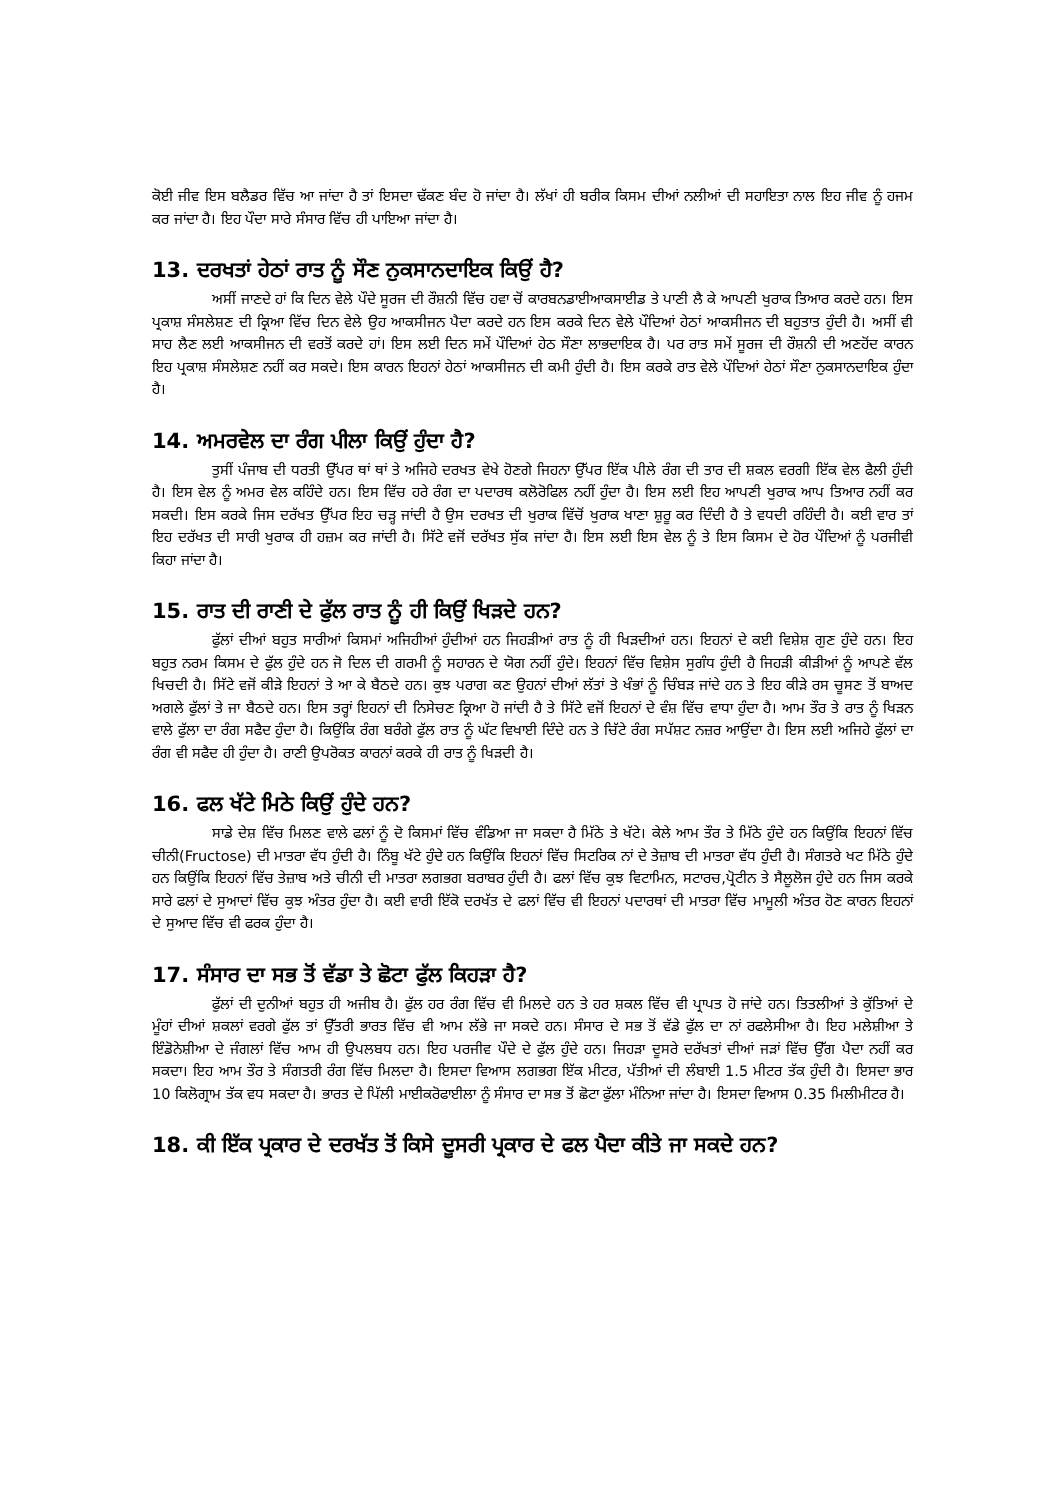ਕੋਈ ਜੀਵ ਇਸ ਬਲੈਡਰ ਵਿੱਚ ਆ ਜਾਂਦਾ ਹੈ ਤਾਂ ਇਸਦਾ ਢੱਕਣ ਬੰਦ ਹੋ ਜਾਂਦਾ ਹੈ। ਲੱਖਾਂ ਹੀ ਬਰੀਕ ਕਿਸਮ ਦੀਆਂ ਨਲੀਆਂ ਦੀ ਸਹਾਇਤਾ ਨਾਲ ਇਹ ਜੀਵ ਨੂੰ ਹਜਮ ਕਰ ਜਾਂਦਾ ਹੈ। ਇਹ ਪੌਦਾ ਸਾਰੇ ਸੰਸਾਰ ਵਿੱਚ ਹੀ ਪਾਇਆ ਜਾਂਦਾ ਹੈ।
13. ਦਰਖਤਾਂ ਹੇਠਾਂ ਰਾਤ ਨੂੰ ਸੌਣ ਨੁਕਸਾਨਦਾਇਕ ਕਿਉਂ ਹੈ?
ਅਸੀਂ ਜਾਣਦੇ ਹਾਂ ਕਿ ਦਿਨ ਵੇਲੇ ਪੌਦੇ ਸੂਰਜ ਦੀ ਰੌਸ਼ਨੀ ਵਿੱਚ ਹਵਾ ਚੋਂ ਕਾਰਬਨਡਾਈਆਕਸਾਈਡ ਤੇ ਪਾਣੀ ਲੈ ਕੇ ਆਪਣੀ ਖੁਰਾਕ ਤਿਆਰ ਕਰਦੇ ਹਨ। ਇਸ ਪ੍ਰਕਾਸ਼ ਸੰਸਲੇਸ਼ਣ ਦੀ ਕ੍ਰਿਆ ਵਿੱਚ ਦਿਨ ਵੇਲੇ ਉਹ ਆਕਸੀਜਨ ਪੈਦਾ ਕਰਦੇ ਹਨ ਇਸ ਕਰਕੇ ਦਿਨ ਵੇਲੇ ਪੌਦਿਆਂ ਹੇਠਾਂ ਆਕਸੀਜਨ ਦੀ ਬਹੁਤਾਤ ਹੁੰਦੀ ਹੈ। ਅਸੀਂ ਵੀ ਸਾਹ ਲੈਣ ਲਈ ਆਕਸੀਜਨ ਦੀ ਵਰਤੋਂ ਕਰਦੇ ਹਾਂ। ਇਸ ਲਈ ਦਿਨ ਸਮੇਂ ਪੌਦਿਆਂ ਹੇਠ ਸੌਣਾ ਲਾਭਦਾਇਕ ਹੈ। ਪਰ ਰਾਤ ਸਮੇਂ ਸੂਰਜ ਦੀ ਰੌਸ਼ਨੀ ਦੀ ਅਣਹੋਂਦ ਕਾਰਨ ਇਹ ਪ੍ਰਕਾਸ਼ ਸੰਸਲੇਸ਼ਣ ਨਹੀਂ ਕਰ ਸਕਦੇ। ਇਸ ਕਾਰਨ ਇਹਨਾਂ ਹੇਠਾਂ ਆਕਸੀਜਨ ਦੀ ਕਮੀ ਹੁੰਦੀ ਹੈ। ਇਸ ਕਰਕੇ ਰਾਤ ਵੇਲੇ ਪੌਦਿਆਂ ਹੇਠਾਂ ਸੌਣਾ ਨੁਕਸਾਨਦਾਇਕ ਹੁੰਦਾ ਹੈ।
14. ਅਮਰਵੇਲ ਦਾ ਰੰਗ ਪੀਲਾ ਕਿਉਂ ਹੁੰਦਾ ਹੈ?
ਤੁਸੀਂ ਪੰਜਾਬ ਦੀ ਧਰਤੀ ਉੱਪਰ ਥਾਂ ਥਾਂ ਤੇ ਅਜਿਹੇ ਦਰਖਤ ਵੇਖੇ ਹੋਣਗੇ ਜਿਹਨਾ ਉੱਪਰ ਇੱਕ ਪੀਲੇ ਰੰਗ ਦੀ ਤਾਰ ਦੀ ਸ਼ਕਲ ਵਰਗੀ ਇੱਕ ਵੇਲ ਫੈਲੀ ਹੁੰਦੀ ਹੈ। ਇਸ ਵੇਲ ਨੂੰ ਅਮਰ ਵੇਲ ਕਹਿੰਦੇ ਹਨ। ਇਸ ਵਿੱਚ ਹਰੇ ਰੰਗ ਦਾ ਪਦਾਰਥ ਕਲੋਰੋਫਿਲ ਨਹੀਂ ਹੁੰਦਾ ਹੈ। ਇਸ ਲਈ ਇਹ ਆਪਣੀ ਖੁਰਾਕ ਆਪ ਤਿਆਰ ਨਹੀਂ ਕਰ ਸਕਦੀ। ਇਸ ਕਰਕੇ ਜਿਸ ਦਰੱਖਤ ਉੱਪਰ ਇਹ ਚੜ੍ਹ ਜਾਂਦੀ ਹੈ ਉਸ ਦਰਖਤ ਦੀ ਖੁਰਾਕ ਵਿੱਚੋਂ ਖੁਰਾਕ ਖਾਣਾ ਸ਼ੁਰੂ ਕਰ ਦਿੰਦੀ ਹੈ ਤੇ ਵਧਦੀ ਰਹਿੰਦੀ ਹੈ। ਕਈ ਵਾਰ ਤਾਂ ਇਹ ਦਰੱਖਤ ਦੀ ਸਾਰੀ ਖੁਰਾਕ ਹੀ ਹਜ਼ਮ ਕਰ ਜਾਂਦੀ ਹੈ। ਸਿੱਟੇ ਵਜੋਂ ਦਰੱਖਤ ਸੁੱਕ ਜਾਂਦਾ ਹੈ। ਇਸ ਲਈ ਇਸ ਵੇਲ ਨੂੰ ਤੇ ਇਸ ਕਿਸਮ ਦੇ ਹੋਰ ਪੌਦਿਆਂ ਨੂੰ ਪਰਜੀਵੀ ਕਿਹਾ ਜਾਂਦਾ ਹੈ।
15. ਰਾਤ ਦੀ ਰਾਣੀ ਦੇ ਫੁੱਲ ਰਾਤ ਨੂੰ ਹੀ ਕਿਉਂ ਖਿੜਦੇ ਹਨ?
ਫੁੱਲਾਂ ਦੀਆਂ ਬਹੁਤ ਸਾਰੀਆਂ ਕਿਸਮਾਂ ਅਜਿਹੀਆਂ ਹੁੰਦੀਆਂ ਹਨ ਜਿਹੜੀਆਂ ਰਾਤ ਨੂੰ ਹੀ ਖਿੜਦੀਆਂ ਹਨ। ਇਹਨਾਂ ਦੇ ਕਈ ਵਿਸ਼ੇਸ਼ ਗੁਣ ਹੁੰਦੇ ਹਨ। ਇਹ ਬਹੁਤ ਨਰਮ ਕਿਸਮ ਦੇ ਫੁੱਲ ਹੁੰਦੇ ਹਨ ਜੋ ਦਿਲ ਦੀ ਗਰਮੀ ਨੂੰ ਸਹਾਰਨ ਦੇ ਯੋਗ ਨਹੀਂ ਹੁੰਦੇ। ਇਹਨਾਂ ਵਿੱਚ ਵਿਸ਼ੇਸ ਸੁਗੰਧ ਹੁੰਦੀ ਹੈ ਜਿਹੜੀ ਕੀੜੀਆਂ ਨੂੰ ਆਪਣੇ ਵੱਲ ਖਿਚਦੀ ਹੈ। ਸਿੱਟੇ ਵਜੋਂ ਕੀੜੇ ਇਹਨਾਂ ਤੇ ਆ ਕੇ ਬੈਠਦੇ ਹਨ। ਕੁਝ ਪਰਾਗ ਕਣ ਉਹਨਾਂ ਦੀਆਂ ਲੱਤਾਂ ਤੇ ਖੰਭਾਂ ਨੂੰ ਚਿੰਬੜ ਜਾਂਦੇ ਹਨ ਤੇ ਇਹ ਕੀੜੇ ਰਸ ਚੂਸਣ ਤੋਂ ਬਾਅਦ ਅਗਲੇ ਫੁੱਲਾਂ ਤੇ ਜਾ ਬੈਠਦੇ ਹਨ। ਇਸ ਤਰ੍ਹਾਂ ਇਹਨਾਂ ਦੀ ਨਿਸੇਚਣ ਕ੍ਰਿਆ ਹੋ ਜਾਂਦੀ ਹੈ ਤੇ ਸਿੱਟੇ ਵਜੋਂ ਇਹਨਾਂ ਦੇ ਵੰਸ਼ ਵਿੱਚ ਵਾਧਾ ਹੁੰਦਾ ਹੈ। ਆਮ ਤੌਰ ਤੇ ਰਾਤ ਨੂੰ ਖਿੜਨ ਵਾਲੇ ਫੁੱਲਾ ਦਾ ਰੰਗ ਸਫੈਦ ਹੁੰਦਾ ਹੈ। ਕਿਉਂਕਿ ਰੰਗ ਬਰੰਗੇ ਫੁੱਲ ਰਾਤ ਨੂੰ ਘੱਟ ਵਿਖਾਈ ਦਿੰਦੇ ਹਨ ਤੇ ਚਿੱਟੇ ਰੰਗ ਸਪੱਸ਼ਟ ਨਜ਼ਰ ਆਉਂਦਾ ਹੈ। ਇਸ ਲਈ ਅਜਿਹੇ ਫੁੱਲਾਂ ਦਾ ਰੰਗ ਵੀ ਸਫੈਦ ਹੀ ਹੁੰਦਾ ਹੈ। ਰਾਣੀ ਉਪਰੋਕਤ ਕਾਰਨਾਂ ਕਰਕੇ ਹੀ ਰਾਤ ਨੂੰ ਖਿੜਦੀ ਹੈ।
16. ਫਲ ਖੱਟੇ ਮਿਠੇ ਕਿਉਂ ਹੁੰਦੇ ਹਨ?
ਸਾਡੇ ਦੇਸ਼ ਵਿੱਚ ਮਿਲਣ ਵਾਲੇ ਫਲਾਂ ਨੂੰ ਦੋ ਕਿਸਮਾਂ ਵਿੱਚ ਵੰਡਿਆ ਜਾ ਸਕਦਾ ਹੈ ਮਿੱਠੇ ਤੇ ਖੱਟੇ। ਕੇਲੇ ਆਮ ਤੌਰ ਤੇ ਮਿੱਠੇ ਹੁੰਦੇ ਹਨ ਕਿਉਂਕਿ ਇਹਨਾਂ ਵਿੱਚ ਚੀਨੀ(Fructose) ਦੀ ਮਾਤਰਾ ਵੱਧ ਹੁੰਦੀ ਹੈ। ਨਿੰਬੂ ਖੱਟੇ ਹੁੰਦੇ ਹਨ ਕਿਉਂਕਿ ਇਹਨਾਂ ਵਿੱਚ ਸਿਟਰਿਕ ਨਾਂ ਦੇ ਤੇਜ਼ਾਬ ਦੀ ਮਾਤਰਾ ਵੱਧ ਹੁੰਦੀ ਹੈ। ਸੰਗਤਰੇ ਖਟ ਮਿੱਠੇ ਹੁੰਦੇ ਹਨ ਕਿਉਂਕਿ ਇਹਨਾਂ ਵਿੱਚ ਤੇਜ਼ਾਬ ਅਤੇ ਚੀਨੀ ਦੀ ਮਾਤਰਾ ਲਗਭਗ ਬਰਾਬਰ ਹੁੰਦੀ ਹੈ। ਫਲਾਂ ਵਿੱਚ ਕੁਝ ਵਿਟਾਮਿਨ, ਸਟਾਰਚ,ਪ੍ਰੋਟੀਨ ਤੇ ਸੈਲੂਲੋਜ ਹੁੰਦੇ ਹਨ ਜਿਸ ਕਰਕੇ ਸਾਰੇ ਫਲਾਂ ਦੇ ਸੁਆਦਾਂ ਵਿੱਚ ਕੁਝ ਅੰਤਰ ਹੁੰਦਾ ਹੈ। ਕਈ ਵਾਰੀ ਇੱਕੋ ਦਰਖੱਤ ਦੇ ਫਲਾਂ ਵਿੱਚ ਵੀ ਇਹਨਾਂ ਪਦਾਰਥਾਂ ਦੀ ਮਾਤਰਾ ਵਿੱਚ ਮਾਮੂਲੀ ਅੰਤਰ ਹੋਣ ਕਾਰਨ ਇਹਨਾਂ ਦੇ ਸੁਆਦ ਵਿੱਚ ਵੀ ਫਰਕ ਹੁੰਦਾ ਹੈ।
17. ਸੰਸਾਰ ਦਾ ਸਭ ਤੋਂ ਵੱਡਾ ਤੇ ਛੋਟਾ ਫੁੱਲ ਕਿਹੜਾ ਹੈ?
ਫੁੱਲਾਂ ਦੀ ਦੁਨੀਆਂ ਬਹੁਤ ਹੀ ਅਜੀਬ ਹੈ। ਫੁੱਲ ਹਰ ਰੰਗ ਵਿੱਚ ਵੀ ਮਿਲਦੇ ਹਨ ਤੇ ਹਰ ਸ਼ਕਲ ਵਿੱਚ ਵੀ ਪ੍ਰਾਪਤ ਹੋ ਜਾਂਦੇ ਹਨ। ਤਿਤਲੀਆਂ ਤੇ ਕੁੱਤਿਆਂ ਦੇ ਮੂੰਹਾਂ ਦੀਆਂ ਸ਼ਕਲਾਂ ਵਰਗੇ ਫੁੱਲ ਤਾਂ ਉੱਤਰੀ ਭਾਰਤ ਵਿੱਚ ਵੀ ਆਮ ਲੱਭੇ ਜਾ ਸਕਦੇ ਹਨ। ਸੰਸਾਰ ਦੇ ਸਭ ਤੋਂ ਵੱਡੇ ਫੁੱਲ ਦਾ ਨਾਂ ਰਫਲੇਸੀਆ ਹੈ। ਇਹ ਮਲੇਸ਼ੀਆ ਤੇ ਇੰਡੋਨੇਸ਼ੀਆ ਦੇ ਜੰਗਲਾਂ ਵਿੱਚ ਆਮ ਹੀ ਉਪਲਬਧ ਹਨ। ਇਹ ਪਰਜੀਵ ਪੌਦੇ ਦੇ ਫੁੱਲ ਹੁੰਦੇ ਹਨ। ਜਿਹੜਾ ਦੂਸਰੇ ਦਰੱਖਤਾਂ ਦੀਆਂ ਜੜਾਂ ਵਿੱਚ ਉੱਗ ਪੈਦਾ ਨਹੀਂ ਕਰ ਸਕਦਾ। ਇਹ ਆਮ ਤੌਰ ਤੇ ਸੰਗਤਰੀ ਰੰਗ ਵਿੱਚ ਮਿਲਦਾ ਹੈ। ਇਸਦਾ ਵਿਆਸ ਲਗਭਗ ਇੱਕ ਮੀਟਰ, ਪੱਤੀਆਂ ਦੀ ਲੰਬਾਈ 1.5 ਮੀਟਰ ਤੱਕ ਹੁੰਦੀ ਹੈ। ਇਸਦਾ ਭਾਰ 10 ਕਿਲੋਗ੍ਰਾਮ ਤੱਕ ਵਧ ਸਕਦਾ ਹੈ। ਭਾਰਤ ਦੇ ਪਿੱਲੀ ਮਾਈਕਰੋਫਾਈਲਾ ਨੂੰ ਸੰਸਾਰ ਦਾ ਸਭ ਤੋਂ ਛੋਟਾ ਫੁੱਲਾ ਮੰਨਿਆ ਜਾਂਦਾ ਹੈ। ਇਸਦਾ ਵਿਆਸ 0.35 ਮਿਲੀਮੀਟਰ ਹੈ।
18. ਕੀ ਇੱਕ ਪ੍ਰਕਾਰ ਦੇ ਦਰਖੱਤ ਤੋਂ ਕਿਸੇ ਦੂਸਰੀ ਪ੍ਰਕਾਰ ਦੇ ਫਲ ਪੈਦਾ ਕੀਤੇ ਜਾ ਸਕਦੇ ਹਨ?